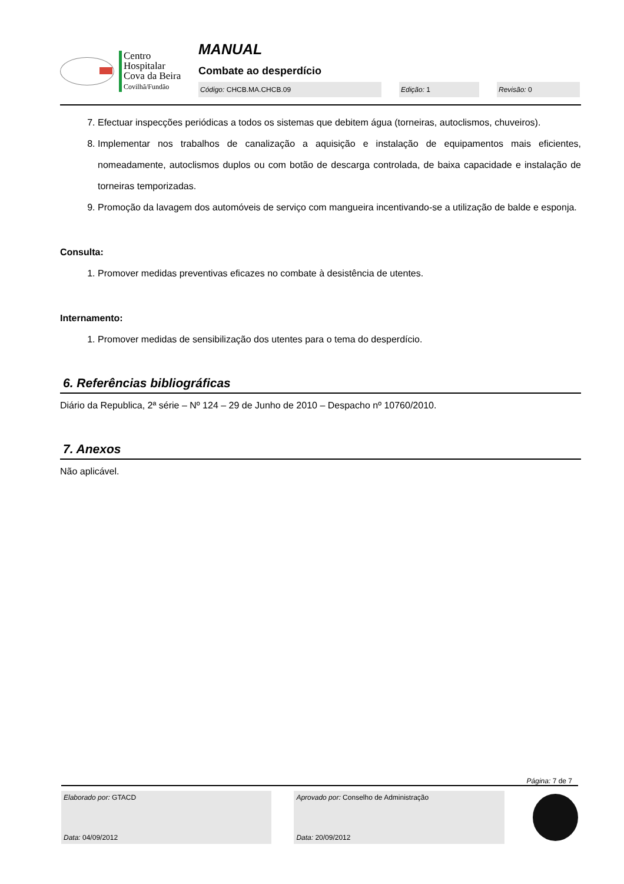Centro
Hospitalar
Cova da Beira
Covilhã/Fundão
MANUAL
Combate ao desperdício
Código: CHCB.MA.CHCB.09 Edição: 1 Revisão: 0
7. Efectuar inspecções periódicas a todos os sistemas que debitem água (torneiras, autoclismos, chuveiros).
8. Implementar nos trabalhos de canalização a aquisição e instalação de equipamentos mais eficientes, nomeadamente, autoclismos duplos ou com botão de descarga controlada, de baixa capacidade e instalação de torneiras temporizadas.
9. Promoção da lavagem dos automóveis de serviço com mangueira incentivando-se a utilização de balde e esponja.
Consulta:
1. Promover medidas preventivas eficazes no combate à desistência de utentes.
Internamento:
1. Promover medidas de sensibilização dos utentes para o tema do desperdício.
6. Referências bibliográficas
Diário da Republica, 2ª série – Nº 124 – 29 de Junho de 2010 – Despacho nº 10760/2010.
7. Anexos
Não aplicável.
Página: 7 de 7
Elaborado por: GTACD
Data: 04/09/2012
Aprovado por: Conselho de Administração
Data: 20/09/2012